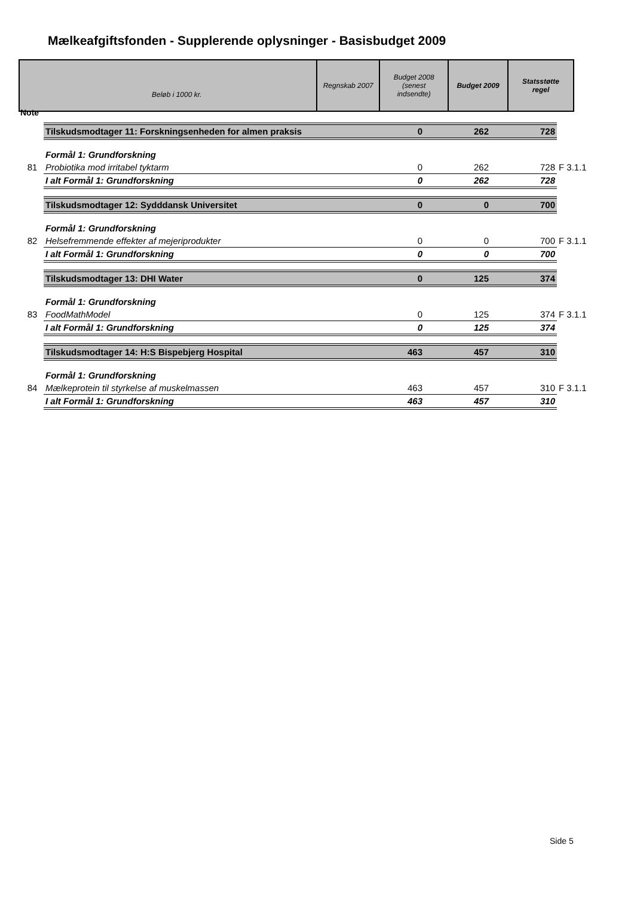Mælkeafgiftsfonden - Supplerende oplysninger - Basisbudget 2009
| Note Beløb i 1000 kr. | Regnskab 2007 | Budget 2008 (senest indsendte) | Budget 2009 | Statsstøtte regel |
| | Tilskudsmodtager 11: Forskningsenheden for almen praksis | 0 | 262 | 728 | |
| | Formål 1: Grundforskning | | | | |
| 81 | Probiotika mod irritabel tyktarm | 0 | 262 | 728 | F 3.1.1 |
| | I alt Formål 1: Grundforskning | 0 | 262 | 728 | |
| | Tilskudsmodtager 12: Sydddansk Universitet | 0 | 0 | 700 | |
| | Formål 1: Grundforskning | | | | |
| 82 | Helsefremmende effekter af mejeriprodukter | 0 | 0 | 700 | F 3.1.1 |
| | I alt Formål 1: Grundforskning | 0 | 0 | 700 | |
| | Tilskudsmodtager 13: DHI Water | 0 | 125 | 374 | |
| | Formål 1: Grundforskning | | | | |
| 83 | FoodMathModel | 0 | 125 | 374 | F 3.1.1 |
| | I alt Formål 1: Grundforskning | 0 | 125 | 374 | |
| | Tilskudsmodtager 14: H:S Bispebjerg Hospital | 463 | 457 | 310 | |
| | Formål 1: Grundforskning | | | | |
| 84 | Mælkeprotein til styrkelse af muskelmassen | 463 | 457 | 310 | F 3.1.1 |
| | I alt Formål 1: Grundforskning | 463 | 457 | 310 | |
Side 5